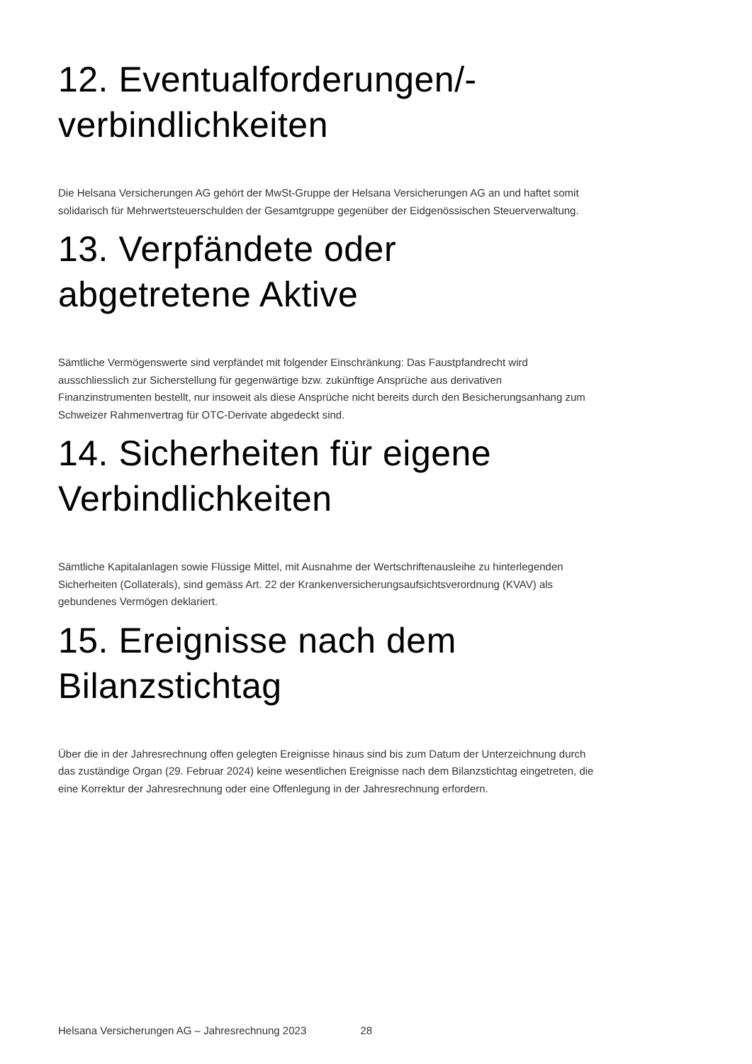12. Eventualforderungen/-verbindlichkeiten
Die Helsana Versicherungen AG gehört der MwSt-Gruppe der Helsana Versicherungen AG an und haftet somit solidarisch für Mehrwertsteuerschulden der Gesamtgruppe gegenüber der Eidgenössischen Steuerverwaltung.
13. Verpfändete oder abgetretene Aktive
Sämtliche Vermögenswerte sind verpfändet mit folgender Einschränkung: Das Faustpfandrecht wird ausschliesslich zur Sicherstellung für gegenwärtige bzw. zukünftige Ansprüche aus derivativen Finanzinstrumenten bestellt, nur insoweit als diese Ansprüche nicht bereits durch den Besicherungsanhang zum Schweizer Rahmenvertrag für OTC-Derivate abgedeckt sind.
14. Sicherheiten für eigene Verbindlichkeiten
Sämtliche Kapitalanlagen sowie Flüssige Mittel, mit Ausnahme der Wertschriftenausleihe zu hinterlegenden Sicherheiten (Collaterals), sind gemäss Art. 22 der Krankenversicherungsaufsichtsverordnung (KVAV) als gebundenes Vermögen deklariert.
15. Ereignisse nach dem Bilanzstichtag
Über die in der Jahresrechnung offen gelegten Ereignisse hinaus sind bis zum Datum der Unterzeichnung durch das zuständige Organ (29. Februar 2024) keine wesentlichen Ereignisse nach dem Bilanzstichtag eingetreten, die eine Korrektur der Jahresrechnung oder eine Offenlegung in der Jahresrechnung erfordern.
Helsana Versicherungen AG – Jahresrechnung 2023 28